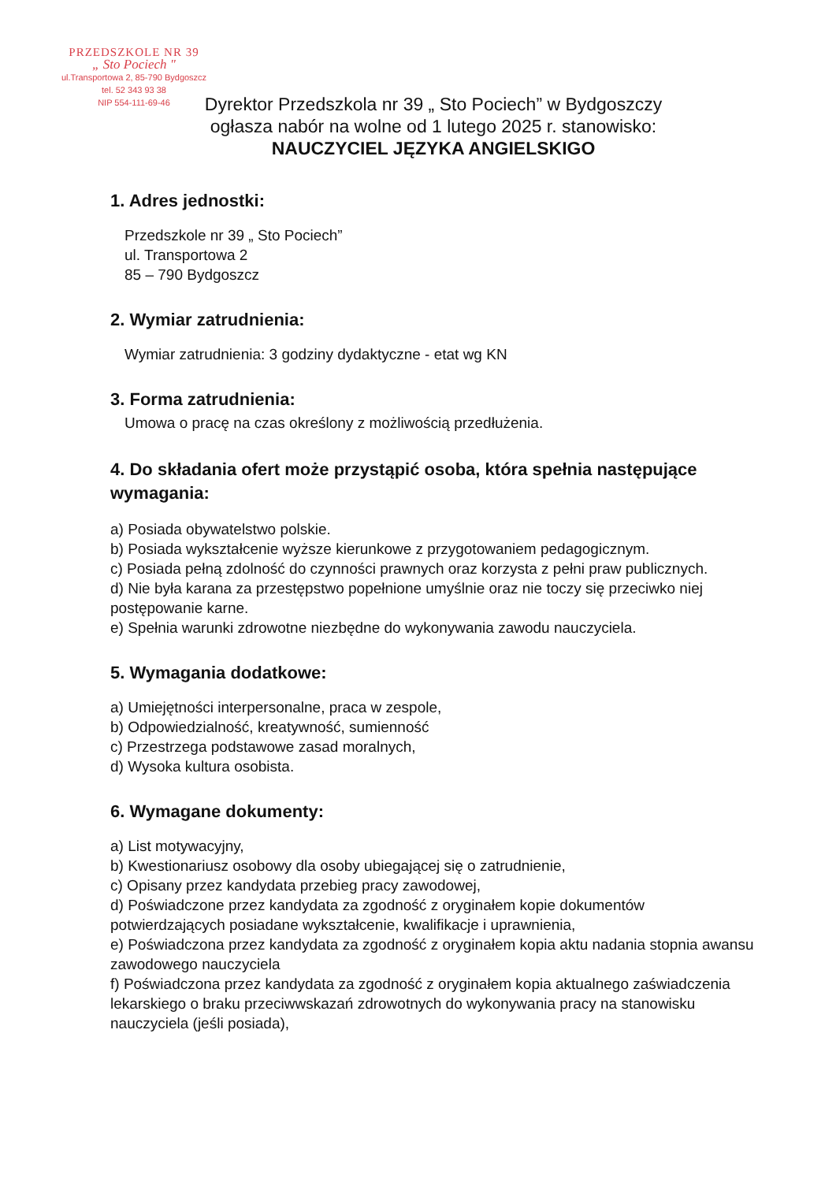PRZEDSZKOLE NR 39
„ Sto Pociech "
ul.Transportowa 2, 85-790 Bydgoszcz
tel. 52 343 93 38
NIP 554-111-69-46
Dyrektor Przedszkola nr 39 „ Sto Pociech” w Bydgoszczy
ogłasza nabór na wolne od 1 lutego 2025 r. stanowisko:
NAUCZYCIEL JĘZYKA ANGIELSKIGO
1. Adres jednostki:
Przedszkole nr 39 „ Sto Pociech”
ul. Transportowa 2
85 – 790 Bydgoszcz
2. Wymiar zatrudnienia:
Wymiar zatrudnienia: 3 godziny dydaktyczne - etat wg KN
3. Forma zatrudnienia:
Umowa o pracę na czas określony z możliwością przedłużenia.
4. Do składania ofert może przystąpić osoba, która spełnia następujące wymagania:
a) Posiada obywatelstwo polskie.
b) Posiada wykształcenie wyższe kierunkowe z przygotowaniem pedagogicznym.
c) Posiada pełną zdolność do czynności prawnych oraz korzysta z pełni praw publicznych.
d) Nie była karana za przestępstwo popełnione umyślnie oraz nie toczy się przeciwko niej postępowanie karne.
e) Spełnia warunki zdrowotne niezbędne do wykonywania zawodu nauczyciela.
5. Wymagania dodatkowe:
a) Umiejętności interpersonalne, praca w zespole,
b) Odpowiedzialność, kreatywność, sumienność
c) Przestrzega podstawowe zasad moralnych,
d) Wysoka kultura osobista.
6. Wymagane dokumenty:
a) List motywacyjny,
b) Kwestionariusz osobowy dla osoby ubiegającej się o zatrudnienie,
c) Opisany przez kandydata przebieg pracy zawodowej,
d) Poświadczone przez kandydata za zgodność z oryginałem kopie dokumentów potwierdzających posiadane wykształcenie, kwalifikacje i uprawnienia,
e) Poświadczona przez kandydata za zgodność z oryginałem kopia aktu nadania stopnia awansu zawodowego nauczyciela
f) Poświadczona przez kandydata za zgodność z oryginałem kopia aktualnego zaświadczenia lekarskiego o braku przeciwwskazań zdrowotnych do wykonywania pracy na stanowisku nauczyciela (jeśli posiada),